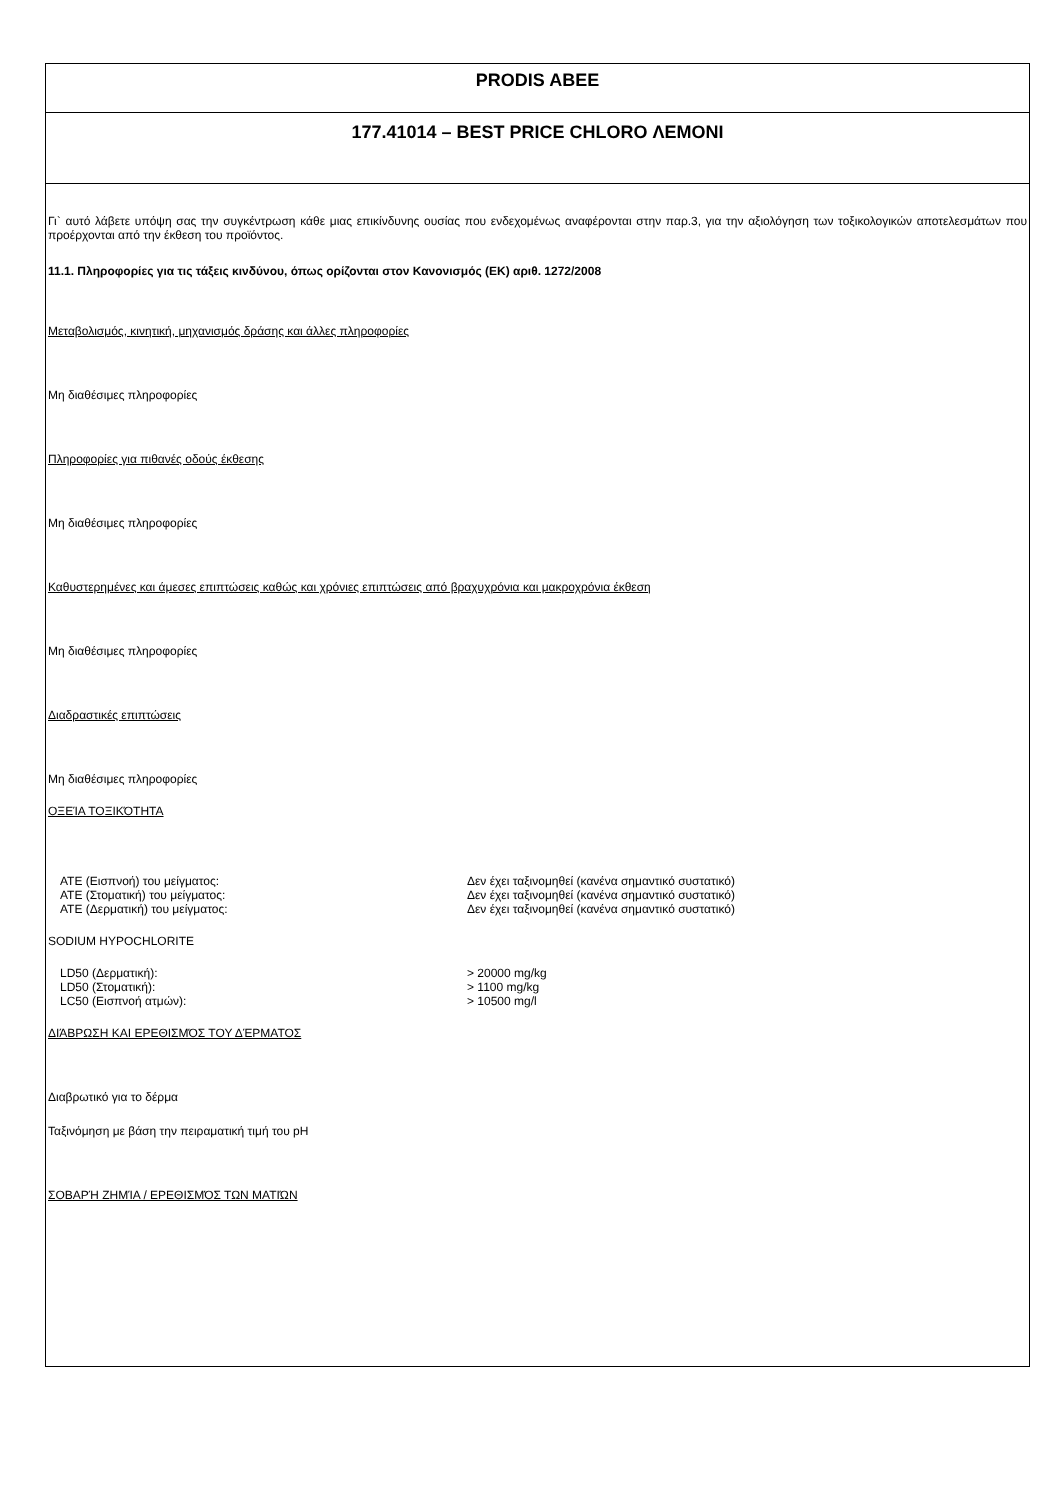PRODIS ABEE
177.41014 – BEST PRICE CHLORO ΛΕΜΟΝΙ
Γι` αυτό λάβετε υπόψη σας την συγκέντρωση κάθε μιας επικίνδυνης ουσίας που ενδεχομένως αναφέρονται στην παρ.3, για την αξιολόγηση των τοξικολογικών αποτελεσμάτων που προέρχονται από την έκθεση του προϊόντος.
11.1. Πληροφορίες για τις τάξεις κινδύνου, όπως ορίζονται στον Κανονισμός (ΕΚ) αριθ. 1272/2008
Μεταβολισμός, κινητική, μηχανισμός δράσης και άλλες πληροφορίες
Μη διαθέσιμες πληροφορίες
Πληροφορίες για πιθανές οδούς έκθεσης
Μη διαθέσιμες πληροφορίες
Καθυστερημένες και άμεσες επιπτώσεις καθώς και χρόνιες επιπτώσεις από βραχυχρόνια και μακροχρόνια έκθεση
Μη διαθέσιμες πληροφορίες
Διαδραστικές επιπτώσεις
Μη διαθέσιμες πληροφορίες
ΟΞΕΊΑ ΤΟΞΙΚΌΤΗΤΑ
ATE (Εισπνοή) του μείγματος: Δεν έχει ταξινομηθεί (κανένα σημαντικό συστατικό)
ATE (Στοματική) του μείγματος: Δεν έχει ταξινομηθεί (κανένα σημαντικό συστατικό)
ATE (Δερματική) του μείγματος: Δεν έχει ταξινομηθεί (κανένα σημαντικό συστατικό)
SODIUM HYPOCHLORITE
LD50 (Δερματική): > 20000 mg/kg
LD50 (Στοματική): > 1100 mg/kg
LC50 (Εισπνοή ατμών): > 10500 mg/l
ΔΙΆΒΡΩΣΗ ΚΑΙ ΕΡΕΘΙΣΜΌΣ ΤΟΥ ΔΈΡΜΑΤΟΣ
Διαβρωτικό για το δέρμα
Ταξινόμηση με βάση την πειραματική τιμή του pH
ΣΟΒΑΡΉ ΖΗΜΊΑ / ΕΡΕΘΙΣΜΌΣ ΤΩΝ ΜΑΤΙΏΝ